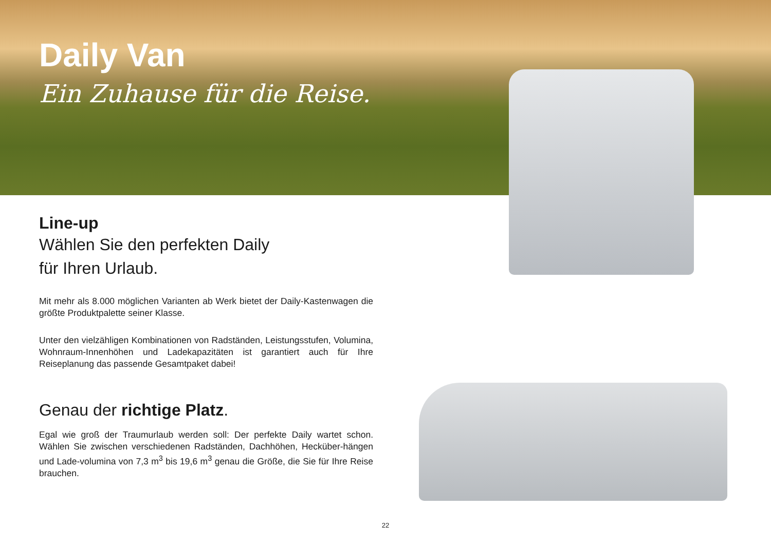Daily Van
Ein Zuhause für die Reise.
Line-up
Wählen Sie den perfekten Daily
für Ihren Urlaub.
Mit mehr als 8.000 möglichen Varianten ab Werk bietet der Daily-Kastenwagen die größte Produktpalette seiner Klasse.
Unter den vielzähligen Kombinationen von Radständen, Leistungsstufen, Volumina, Wohnraum-Innenhöhen und Ladekapazitäten ist garantiert auch für Ihre Reiseplanung das passende Gesamtpaket dabei!
Genau der richtige Platz.
Egal wie groß der Traumurlaub werden soll: Der perfekte Daily wartet schon. Wählen Sie zwischen verschiedenen Radständen, Dachhöhen, Hecküber-hängen und Lade-volumina von 7,3 m<sup>3</sup> bis 19,6 m<sup>3</sup> genau die Größe, die Sie für Ihre Reise brauchen.
22